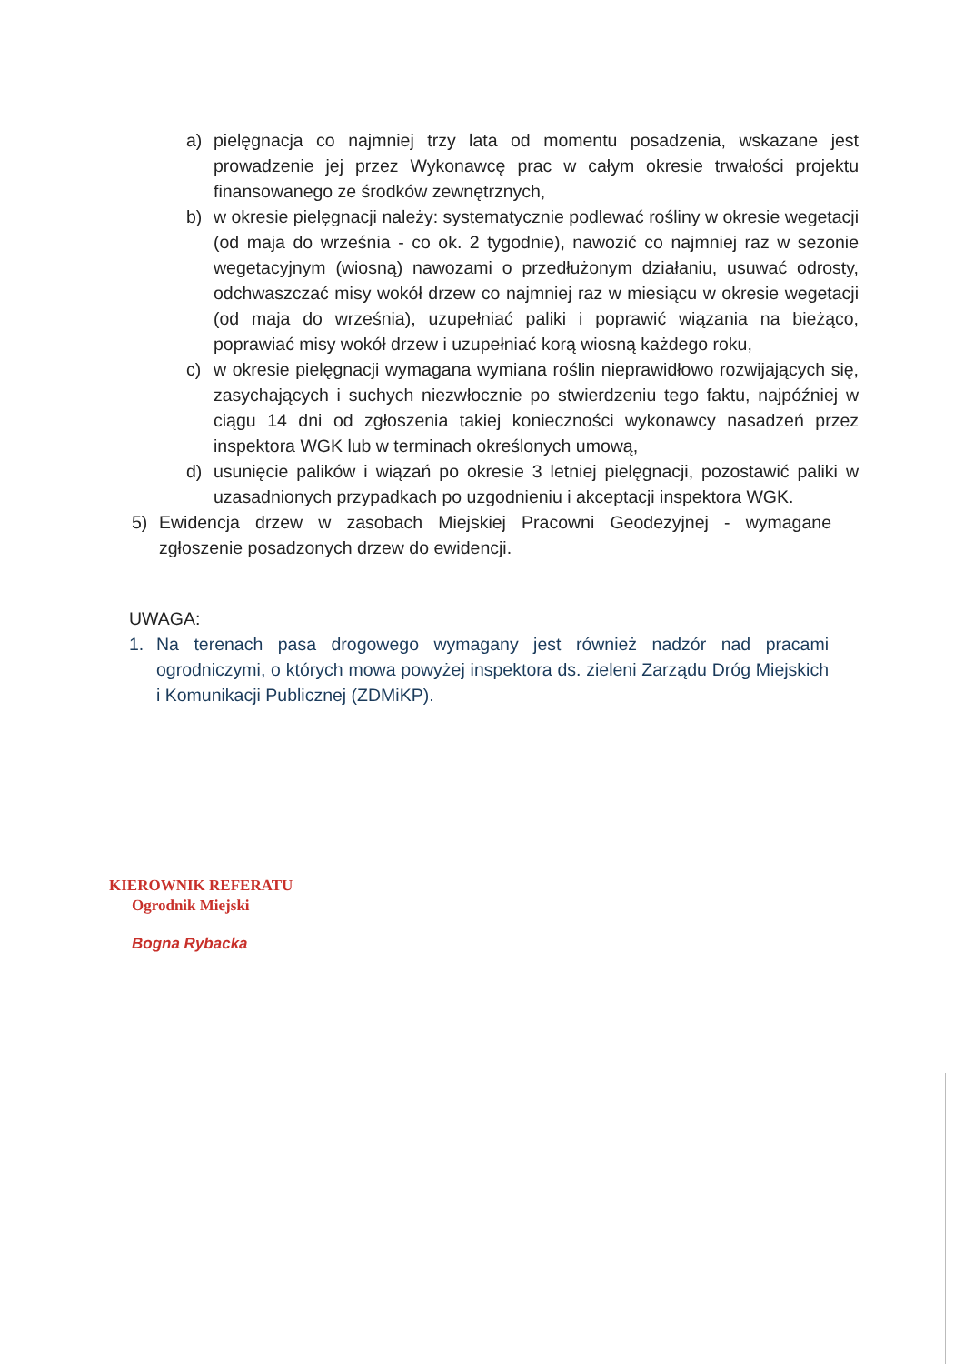a) pielęgnacja co najmniej trzy lata od momentu posadzenia, wskazane jest prowadzenie jej przez Wykonawcę prac w całym okresie trwałości projektu finansowanego ze środków zewnętrznych,
b) w okresie pielęgnacji należy: systematycznie podlewać rośliny w okresie wegetacji (od maja do września - co ok. 2 tygodnie), nawozić co najmniej raz w sezonie wegetacyjnym (wiosną) nawozami o przedłużonym działaniu, usuwać odrosty, odchwaszczać misy wokół drzew co najmniej raz w miesiącu w okresie wegetacji (od maja do września), uzupełniać paliki i poprawić wiązania na bieżąco, poprawiać misy wokół drzew i uzupełniać korą wiosną każdego roku,
c) w okresie pielęgnacji wymagana wymiana roślin nieprawidłowo rozwijających się, zasychających i suchych niezwłocznie po stwierdzeniu tego faktu, najpóźniej w ciągu 14 dni od zgłoszenia takiej konieczności wykonawcy nasadzeń przez inspektora WGK lub w terminach określonych umową,
d) usunięcie palików i wiązań po okresie 3 letniej pielęgnacji, pozostawić paliki w uzasadnionych przypadkach po uzgodnieniu i akceptacji inspektora WGK.
5) Ewidencja drzew w zasobach Miejskiej Pracowni Geodezyjnej - wymagane zgłoszenie posadzonych drzew do ewidencji.
UWAGA:
1. Na terenach pasa drogowego wymagany jest również nadzór nad pracami ogrodniczymi, o których mowa powyżej inspektora ds. zieleni Zarządu Dróg Miejskich i Komunikacji Publicznej (ZDMiKP).
KIEROWNIK REFERATU
Ogrodnik Miejski
Bogna Rybacka